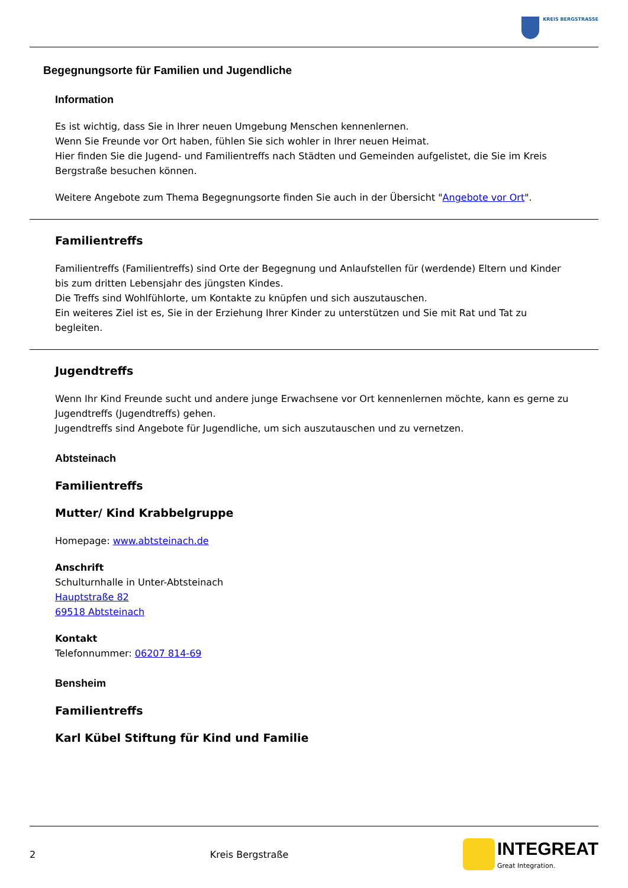KREIS BERGSTRASSE
Begegnungsorte für Familien und Jugendliche
Information
Es ist wichtig, dass Sie in Ihrer neuen Umgebung Menschen kennenlernen.
Wenn Sie Freunde vor Ort haben, fühlen Sie sich wohler in Ihrer neuen Heimat.
Hier finden Sie die Jugend- und Familientreffs nach Städten und Gemeinden aufgelistet, die Sie im Kreis Bergstraße besuchen können.
Weitere Angebote zum Thema Begegnungsorte finden Sie auch in der Übersicht "Angebote vor Ort".
Familientreffs
Familientreffs (Familientreffs) sind Orte der Begegnung und Anlaufstellen für (werdende) Eltern und Kinder bis zum dritten Lebensjahr des jüngsten Kindes.
Die Treffs sind Wohlfühlorte, um Kontakte zu knüpfen und sich auszutauschen.
Ein weiteres Ziel ist es, Sie in der Erziehung Ihrer Kinder zu unterstützen und Sie mit Rat und Tat zu begleiten.
Jugendtreffs
Wenn Ihr Kind Freunde sucht und andere junge Erwachsene vor Ort kennenlernen möchte, kann es gerne zu Jugendtreffs (Jugendtreffs) gehen.
Jugendtreffs sind Angebote für Jugendliche, um sich auszutauschen und zu vernetzen.
Abtsteinach
Familientreffs
Mutter/ Kind Krabbelgruppe
Homepage: www.abtsteinach.de
Anschrift
Schulturnhalle in Unter-Abtsteinach
Hauptstraße 82
69518 Abtsteinach
Kontakt
Telefonnummer: 06207 814-69
Bensheim
Familientreffs
Karl Kübel Stiftung für Kind und Familie
2 Kreis Bergstraße
INTEGREAT
Great Integration.